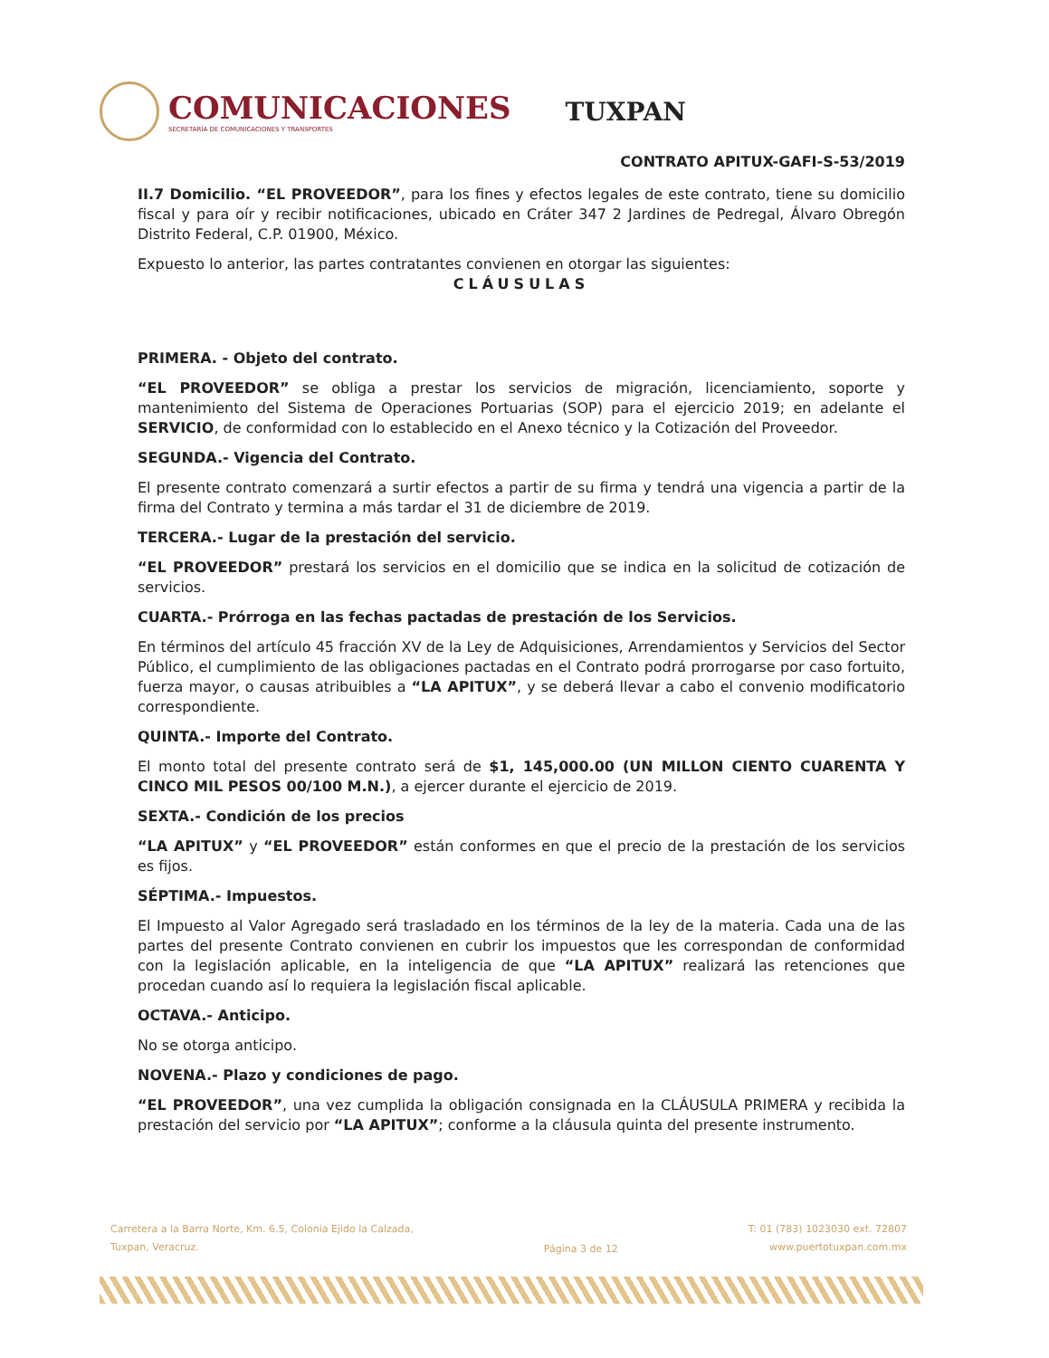COMUNICACIONES
SECRETARÍA DE COMUNICACIONES Y TRANSPORTES
TUXPAN
CONTRATO APITUX-GAFI-S-53/2019
II.7 Domicilio. “EL PROVEEDOR”, para los fines y efectos legales de este contrato, tiene su domicilio fiscal y para oír y recibir notificaciones, ubicado en Cráter 347 2 Jardines de Pedregal, Álvaro Obregón Distrito Federal, C.P. 01900, México.
Expuesto lo anterior, las partes contratantes convienen en otorgar las siguientes:
CLÁUSULAS
PRIMERA. - Objeto del contrato.
“EL PROVEEDOR” se obliga a prestar los servicios de migración, licenciamiento, soporte y mantenimiento del Sistema de Operaciones Portuarias (SOP) para el ejercicio 2019; en adelante el SERVICIO, de conformidad con lo establecido en el Anexo técnico y la Cotización del Proveedor.
SEGUNDA.- Vigencia del Contrato.
El presente contrato comenzará a surtir efectos a partir de su firma y tendrá una vigencia a partir de la firma del Contrato y termina a más tardar el 31 de diciembre de 2019.
TERCERA.- Lugar de la prestación del servicio.
“EL PROVEEDOR” prestará los servicios en el domicilio que se indica en la solicitud de cotización de servicios.
CUARTA.- Prórroga en las fechas pactadas de prestación de los Servicios.
En términos del artículo 45 fracción XV de la Ley de Adquisiciones, Arrendamientos y Servicios del Sector Público, el cumplimiento de las obligaciones pactadas en el Contrato podrá prorrogarse por caso fortuito, fuerza mayor, o causas atribuibles a “LA APITUX”, y se deberá llevar a cabo el convenio modificatorio correspondiente.
QUINTA.- Importe del Contrato.
El monto total del presente contrato será de $1, 145,000.00 (UN MILLON CIENTO CUARENTA Y CINCO MIL PESOS 00/100 M.N.), a ejercer durante el ejercicio de 2019.
SEXTA.- Condición de los precios
“LA APITUX” y “EL PROVEEDOR” están conformes en que el precio de la prestación de los servicios es fijos.
SÉPTIMA.- Impuestos.
El Impuesto al Valor Agregado será trasladado en los términos de la ley de la materia. Cada una de las partes del presente Contrato convienen en cubrir los impuestos que les correspondan de conformidad con la legislación aplicable, en la inteligencia de que “LA APITUX” realizará las retenciones que procedan cuando así lo requiera la legislación fiscal aplicable.
OCTAVA.- Anticipo.
No se otorga anticipo.
NOVENA.- Plazo y condiciones de pago.
“EL PROVEEDOR”, una vez cumplida la obligación consignada en la CLÁUSULA PRIMERA y recibida la prestación del servicio por “LA APITUX”; conforme a la cláusula quinta del presente instrumento.
Carretera a la Barra Norte, Km. 6.5, Colonia Ejido la Calzada,
Tuxpan, Veracruz.
Página 3 de 12
T: 01 (783) 1023030 ext. 72807
www.puertotuxpan.com.mx